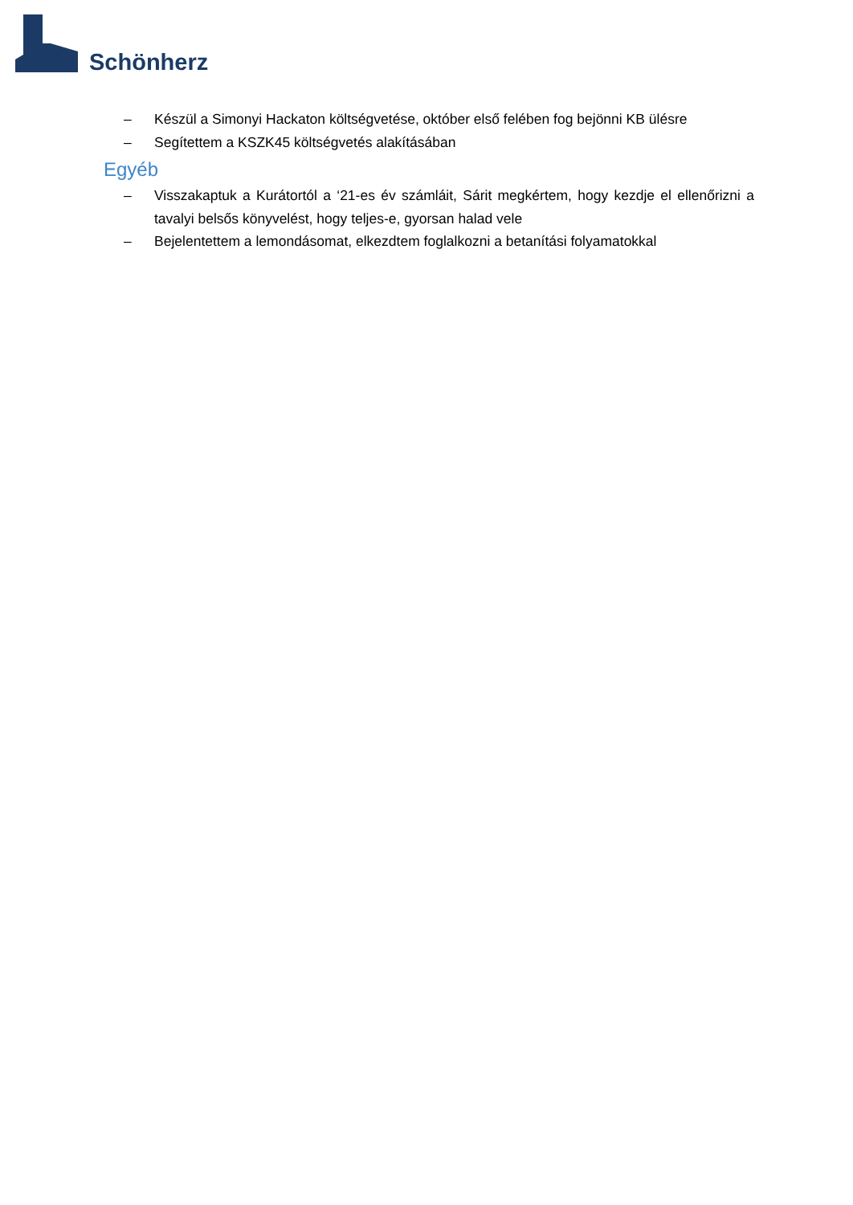Schönherz
– Készül a Simonyi Hackaton költségvetése, október első felében fog bejönni KB ülésre
– Segítettem a KSZK45 költségvetés alakításában
Egyéb
– Visszakaptuk a Kurátortól a ‘21-es év számláit, Sárit megkértem, hogy kezdje el ellenőrizni a tavalyi belsős könyvelést, hogy teljes-e, gyorsan halad vele
– Bejelentettem a lemondásomat, elkezdtem foglalkozni a betanítási folyamatokkal